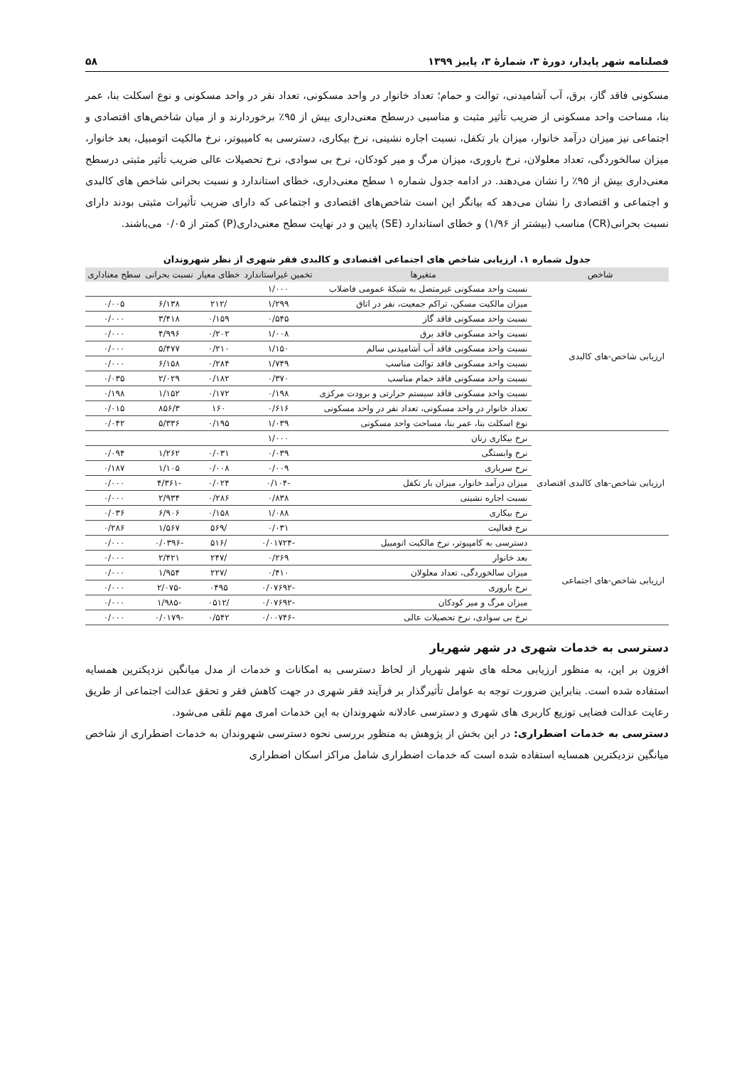فصلنامه شهر پایدار، دورهٔ ۳، شمارهٔ ۳، پاییز ۱۳۹۹ ۵۸
مسکونی فاقد گاز، برق، آب آشامیدنی، توالت و حمام؛ تعداد خانوار در واحد مسکونی، تعداد نفر در واحد مسکونی و نوع اسکلت بنا، عمر بنا، مساحت واحد مسکونی از ضریب تأثیر مثبت و مناسبی درسطح معنی‌داری بیش از ۹۵٪ برخوردارند و از میان شاخص‌های اقتصادی و اجتماعی نیز میزان درآمد خانوار، میزان بار تکفل، نسبت اجاره نشینی، نرخ بیکاری، دسترسی به کامپیوتر، نرخ مالکیت اتومبیل، بعد خانوار، میزان سالخوردگی، تعداد معلولان، نرخ باروری، میزان مرگ و میر کودکان، نرخ بی سوادی، نرخ تحصیلات عالی ضریب تأثیر مثبتی درسطح معنی‌داری بیش از ۹۵٪ را نشان می‌دهند. در ادامه جدول شماره ۱ سطح معنی‌داری، خطای استاندارد و نسبت بحرانی شاخص های کالبدی و اجتماعی و اقتصادی را نشان می‌دهد که بیانگر این است شاخص‌های اقتصادی و اجتماعی که دارای ضریب تأثیرات مثبتی بودند دارای نسبت بحرانی(CR) مناسب (بیشتر از ۱/۹۶) و خطای استاندارد (SE) پایین و در نهایت سطح معنی‌داری(P) کمتر از ۰/۰۵ می‌باشند.
جدول شماره ۱. ارزیابی شاخص های اجتماعی اقتصادی و کالبدی فقر شهری از نظر شهروندان
| شاخص | متغیرها | تخمین غیراستاندارد | خطای معیار | نسبت بحرانی | سطح معناداری |
| --- | --- | --- | --- | --- | --- |
| ارزیابی شاخص-های کالبدی | نسبت واحد مسکونی غیرمتصل به شبکهٔ عمومی فاضلاب | ۱/۰۰۰ | | | |
| | میزان مالکیت مسکن، تراکم جمعیت، نفر در اتاق | ۱/۲۹۹ | /۲۱۲ | ۶/۱۳۸ | ۰/۰۰۵ |
| | نسبت واحد مسکونی فاقد گاز | ۰/۵۴۵ | ۰/۱۵۹ | ۳/۴۱۸ | ۰/۰۰۰ |
| | نسبت واحد مسکونی فاقد برق | ۱/۰۰۸ | ۰/۲۰۲ | ۴/۹۹۶ | ۰/۰۰۰ |
| | نسبت واحد مسکونی فاقد آب آشامیدنی سالم | ۱/۱۵۰ | ۰/۲۱۰ | ۵/۴۷۷ | ۰/۰۰۰ |
| | نسبت واحد مسکونی فاقد توالت مناسب | ۱/۷۴۹ | ۰/۲۸۴ | ۶/۱۵۸ | ۰/۰۰۰ |
| | نسبت واحد مسکونی فاقد حمام مناسب | ۰/۳۷۰ | ۰/۱۸۲ | ۲/۰۲۹ | ۰/۰۳۵ |
| | نسبت واحد مسکونی فاقد سیستم حرارتی و برودت مرکزی | ۰/۱۹۸ | ۰/۱۷۲ | ۱/۱۵۲ | ۰/۱۹۸ |
| | تعداد خانوار در واحد مسکونی، تعداد نفر در واحد مسکونی | ۰/۶۱۶ | ۱۶۰ | ۸۵۶/۳ | ۰/۰۱۵ |
| | نوع اسکلت بنا، عمر بنا، مساحت واحد مسکونی | ۱/۰۳۹ | ۰/۱۹۵ | ۵/۳۳۶ | ۰/۰۴۲ |
| ارزیابی شاخص-های کالبدی اقتصادی | نرخ بیکاری زنان | ۱/۰۰۰ | | | |
| | نرخ وابستگی | ۰/۰۳۹ | ۰/۰۳۱ | ۱/۲۶۲ | ۰/۰۹۴ |
| | نرخ سرباری | ۰/۰۰۹ | ۰/۰۰۸ | ۱/۱۰۵ | ۰/۱۸۷ |
| | میزان درآمد خانوار، میزان بار تکفل | -۰/۱۰۴ | ۰/۰۲۴ | -۴/۳۶۱ | ۰/۰۰۰ |
| | نسبت اجاره نشینی | ۰/۸۳۸ | ۰/۲۸۶ | ۲/۹۳۴ | ۰/۰۰۰ |
| | نرخ بیکاری | ۱/۰۸۸ | ۰/۱۵۸ | ۶/۹۰۶ | ۰/۰۳۶ |
| | نرخ فعالیت | ۰/۰۳۱ | /۵۶۹ | ۱/۵۶۷ | ۰/۲۸۶ |
| ارزیابی شاخص-های اجتماعی | دسترسی به کامپیوتر، نرخ مالکیت اتومبیل | -۰/۰۱۷۲۴ | /۵۱۶ | -۰/۰۳۹۶ | ۰/۰۰۰ |
| | بعد خانوار | ۰/۲۶۹ | /۲۴۷ | ۲/۴۲۱ | ۰/۰۰۰ |
| | میزان سالخوردگی، تعداد معلولان | ۰/۴۱۰ | /۲۲۷ | ۱/۹۵۴ | ۰/۰۰۰ |
| | نرخ باروری | -۰/۰۷۶۹۲ | ۰۴۹۵ | -۲/۰۷۵ | ۰/۰۰۰ |
| | میزان مرگ و میر کودکان | -۰/۰۷۶۹۲ | /۰۵۱۲ | -۱/۹۸۵ | ۰/۰۰۰ |
| | نرخ بی سوادی، نرخ تحصیلات عالی | -۰/۰۰۷۴۶ | ۰/۵۴۲ | -۰/۰۱۷۹ | ۰/۰۰۰ |
دسترسی به خدمات شهری در شهر شهریار
افزون بر این، به منظور ارزیابی محله های شهر شهریار از لحاظ دسترسی به امکانات و خدمات از مدل میانگین نزدیکترین همسایه استفاده شده است. بنابراین ضرورت توجه به عوامل تأثیرگذار بر فرآیند فقر شهری در جهت کاهش فقر و تحقق عدالت اجتماعی از طریق رعایت عدالت فضایی توزیع کاربری های شهری و دسترسی عادلانه شهروندان به این خدمات امری مهم تلقی می‌شود.
دسترسی به خدمات اضطراری: در این بخش از پژوهش به منظور بررسی نحوه دسترسی شهروندان به خدمات اضطراری از شاخص میانگین نزدیکترین همسایه استفاده شده است که خدمات اضطراری شامل مراکز اسکان اضطراری